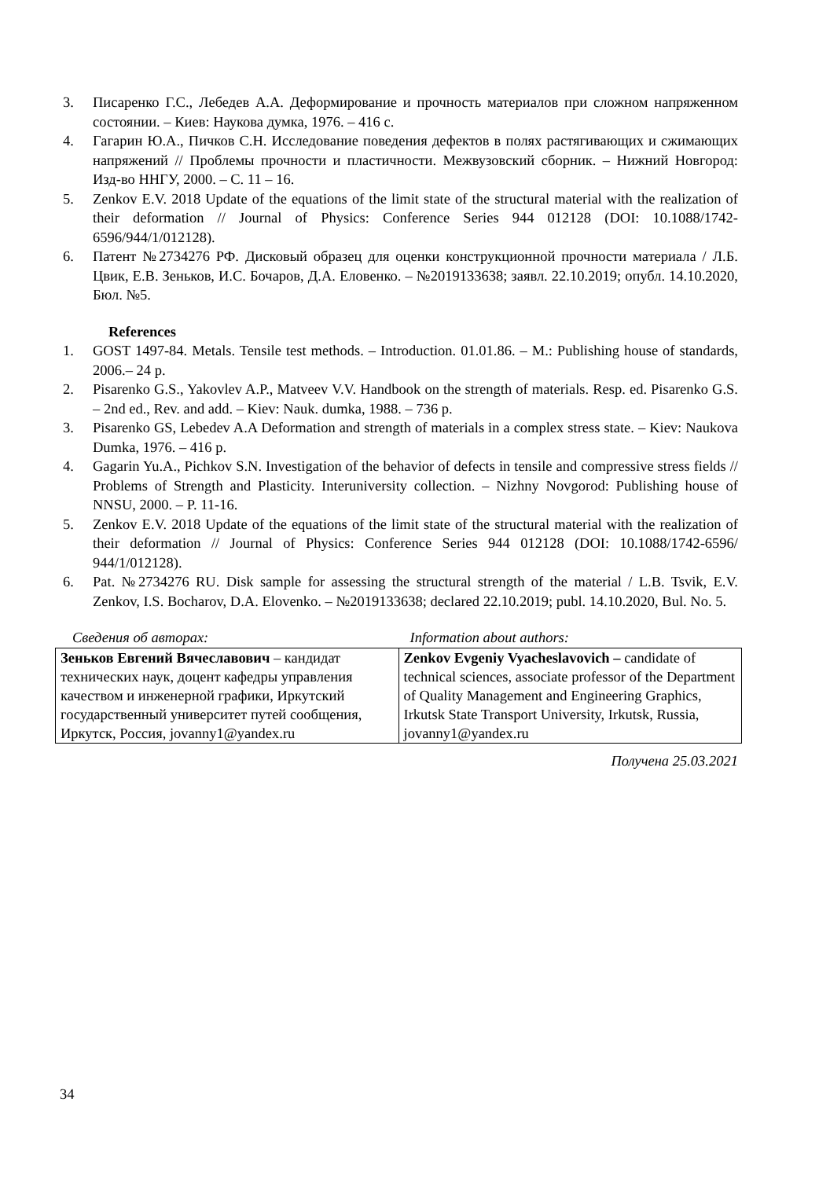3. Писаренко Г.С., Лебедев А.А. Деформирование и прочность материалов при сложном напряженном состоянии. – Киев: Наукова думка, 1976. – 416 с.
4. Гагарин Ю.А., Пичков С.Н. Исследование поведения дефектов в полях растягивающих и сжимающих напряжений // Проблемы прочности и пластичности. Межвузовский сборник. – Нижний Новгород: Изд-во ННГУ, 2000. – С. 11 – 16.
5. Zenkov E.V. 2018 Update of the equations of the limit state of the structural material with the realization of their deformation // Journal of Physics: Conference Series 944 012128 (DOI: 10.1088/1742-6596/944/1/012128).
6. Патент №2734276 РФ. Дисковый образец для оценки конструкционной прочности материала / Л.Б. Цвик, Е.В. Зеньков, И.С. Бочаров, Д.А. Еловенко. – №2019133638; заявл. 22.10.2019; опубл. 14.10.2020, Бюл. №5.
References
1. GOST 1497-84. Metals. Tensile test methods. – Introduction. 01.01.86. – M.: Publishing house of standards, 2006.– 24 p.
2. Pisarenko G.S., Yakovlev A.P., Matveev V.V. Handbook on the strength of materials. Resp. ed. Pisarenko G.S. – 2nd ed., Rev. and add. – Kiev: Nauk. dumka, 1988. – 736 p.
3. Pisarenko GS, Lebedev A.A Deformation and strength of materials in a complex stress state. – Kiev: Naukova Dumka, 1976. – 416 p.
4. Gagarin Yu.A., Pichkov S.N. Investigation of the behavior of defects in tensile and compressive stress fields // Problems of Strength and Plasticity. Interuniversity collection. – Nizhny Novgorod: Publishing house of NNSU, 2000. – P. 11-16.
5. Zenkov E.V. 2018 Update of the equations of the limit state of the structural material with the realization of their deformation // Journal of Physics: Conference Series 944 012128 (DOI: 10.1088/1742-6596/ 944/1/012128).
6. Pat. №2734276 RU. Disk sample for assessing the structural strength of the material / L.B. Tsvik, E.V. Zenkov, I.S. Bocharov, D.A. Elovenko. – №2019133638; declared 22.10.2019; publ. 14.10.2020, Bul. No. 5.
Сведения об авторах: Information about authors:
| Зеньков Евгений Вячеславович – кандидат технических наук, доцент кафедры управления качеством и инженерной графики, Иркутский государственный университет путей сообщения, Иркутск, Россия, jovanny1@yandex.ru | Zenkov Evgeniy Vyacheslavovich – candidate of technical sciences, associate professor of the Department of Quality Management and Engineering Graphics, Irkutsk State Transport University, Irkutsk, Russia, jovanny1@yandex.ru |
Получена 25.03.2021
34